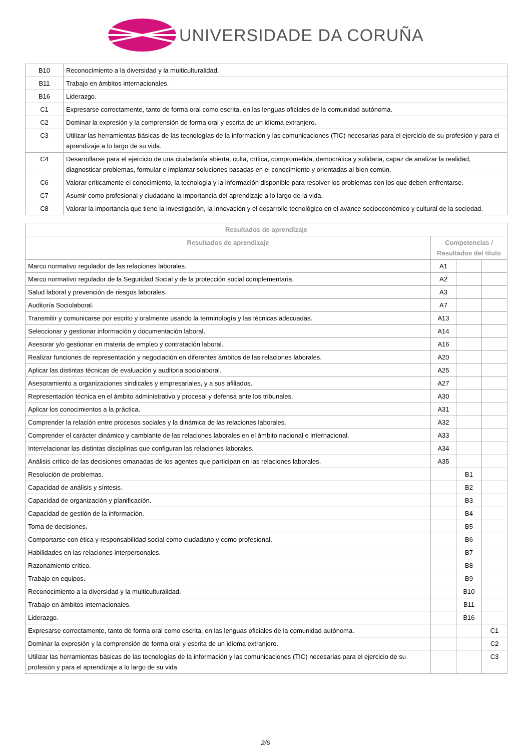UNIVERSIDADE DA CORUÑA
| B10 | Reconocimiento a la diversidad y la multiculturalidad. |
| B11 | Trabajo en ámbitos internacionales. |
| B16 | Liderazgo. |
| C1 | Expresarse correctamente, tanto de forma oral como escrita, en las lenguas oficiales de la comunidad autónoma. |
| C2 | Dominar la expresión y la comprensión de forma oral y escrita de un idioma extranjero. |
| C3 | Utilizar las herramientas básicas de las tecnologías de la información y las comunicaciones (TIC) necesarias para el ejercicio de su profesión y para el aprendizaje a lo largo de su vida. |
| C4 | Desarrollarse para el ejercicio de una ciudadanía abierta, culta, crítica, comprometida, democrática y solidaria, capaz de analizar la realidad, diagnosticar problemas, formular e implantar soluciones basadas en el conocimiento y orientadas al bien común. |
| C6 | Valorar críticamente el conocimiento, la tecnología y la información disponible para resolver los problemas con los que deben enfrentarse. |
| C7 | Asumir como profesional y ciudadano la importancia del aprendizaje a lo largo de la vida. |
| C8 | Valorar la importancia que tiene la investigación, la innovación y el desarrollo tecnológico en el avance socioeconómico y cultural de la sociedad. |
| Resultados de aprendizaje | | | |
| --- | --- | --- | --- |
| Resultados de aprendizaje | Competencias / Resultados del título | | |
| Marco normativo regulador de las relaciones laborales. | A1 | | |
| Marco normativo regulador de la Seguridad Social y de la protección social complementaria. | A2 | | |
| Salud laboral y prevención de riesgos laborales. | A3 | | |
| Auditoría Sociolaboral. | A7 | | |
| Transmitir y comunicarse por escrito y oralmente usando la terminología y las técnicas adecuadas. | A13 | | |
| Seleccionar y gestionar información y documentación laboral. | A14 | | |
| Asesorar y/o gestionar en materia de empleo y contratación laboral. | A16 | | |
| Realizar funciones de representación y negociación en diferentes ámbitos de las relaciones laborales. | A20 | | |
| Aplicar las distintas técnicas de evaluación y auditoria sociolaboral. | A25 | | |
| Asesoramiento a organizaciones sindicales y empresariales, y a sus afiliados. | A27 | | |
| Representación técnica en el ámbito administrativo y procesal y defensa ante los tribunales. | A30 | | |
| Aplicar los conocimientos a la práctica. | A31 | | |
| Comprender la relación entre procesos sociales y la dinámica de las relaciones laborales. | A32 | | |
| Comprender el carácter dinámico y cambiante de las relaciones laborales en el ámbito nacional e internacional. | A33 | | |
| Interrelacionar las distintas disciplinas que configuran las relaciones laborales. | A34 | | |
| Análisis crítico de las decisiones emanadas de los agentes que participan en las relaciones laborales. | A35 | | |
| Resolución de problemas. | | B1 | |
| Capacidad de análisis y síntesis. | | B2 | |
| Capacidad de organización y planificación. | | B3 | |
| Capacidad de gestión de la información. | | B4 | |
| Toma de decisiones. | | B5 | |
| Comportarse con ética y responsabilidad social como ciudadano y como profesional. | | B6 | |
| Habilidades en las relaciones interpersonales. | | B7 | |
| Razonamiento crítico. | | B8 | |
| Trabajo en equipos. | | B9 | |
| Reconocimiento a la diversidad y la multiculturalidad. | | B10 | |
| Trabajo en ámbitos internacionales. | | B11 | |
| Liderazgo. | | B16 | |
| Expresarse correctamente, tanto de forma oral como escrita, en las lenguas oficiales de la comunidad autónoma. | | | C1 |
| Dominar la expresión y la comprensión de forma oral y escrita de un idioma extranjero. | | | C2 |
| Utilizar las herramientas básicas de las tecnologías de la información y las comunicaciones (TIC) necesarias para el ejercicio de su profesión y para el aprendizaje a lo largo de su vida. | | | C3 |
2/6